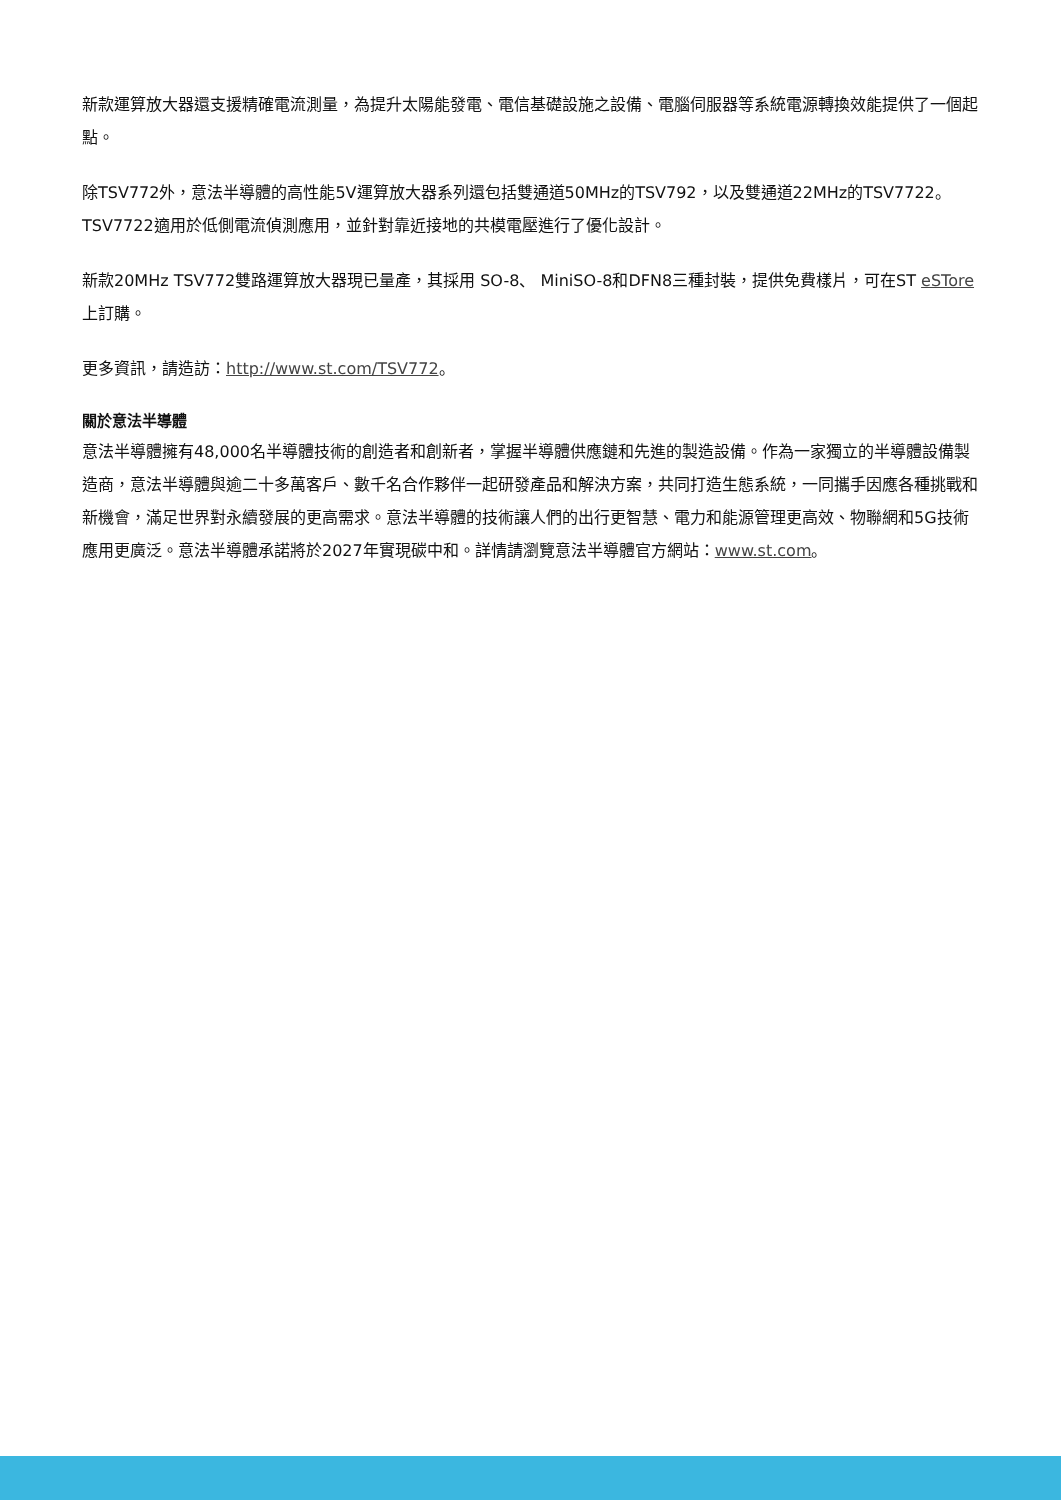新款運算放大器還支援精確電流測量，為提升太陽能發電、電信基礎設施之設備、電腦伺服器等系統電源轉換效能提供了一個起點。
除TSV772外，意法半導體的高性能5V運算放大器系列還包括雙通道50MHz的TSV792，以及雙通道22MHz的TSV7722。TSV7722適用於低側電流偵測應用，並針對靠近接地的共模電壓進行了優化設計。
新款20MHz TSV772雙路運算放大器現已量產，其採用 SO-8、 MiniSO-8和DFN8三種封裝，提供免費樣片，可在ST eSTore上訂購。
更多資訊，請造訪：http://www.st.com/TSV772。
關於意法半導體
意法半導體擁有48,000名半導體技術的創造者和創新者，掌握半導體供應鏈和先進的製造設備。作為一家獨立的半導體設備製造商，意法半導體與逾二十多萬客戶、數千名合作夥伴一起研發產品和解決方案，共同打造生態系統，一同攜手因應各種挑戰和新機會，滿足世界對永續發展的更高需求。意法半導體的技術讓人們的出行更智慧、電力和能源管理更高效、物聯網和5G技術應用更廣泛。意法半導體承諾將於2027年實現碳中和。詳情請瀏覽意法半導體官方網站：www.st.com。